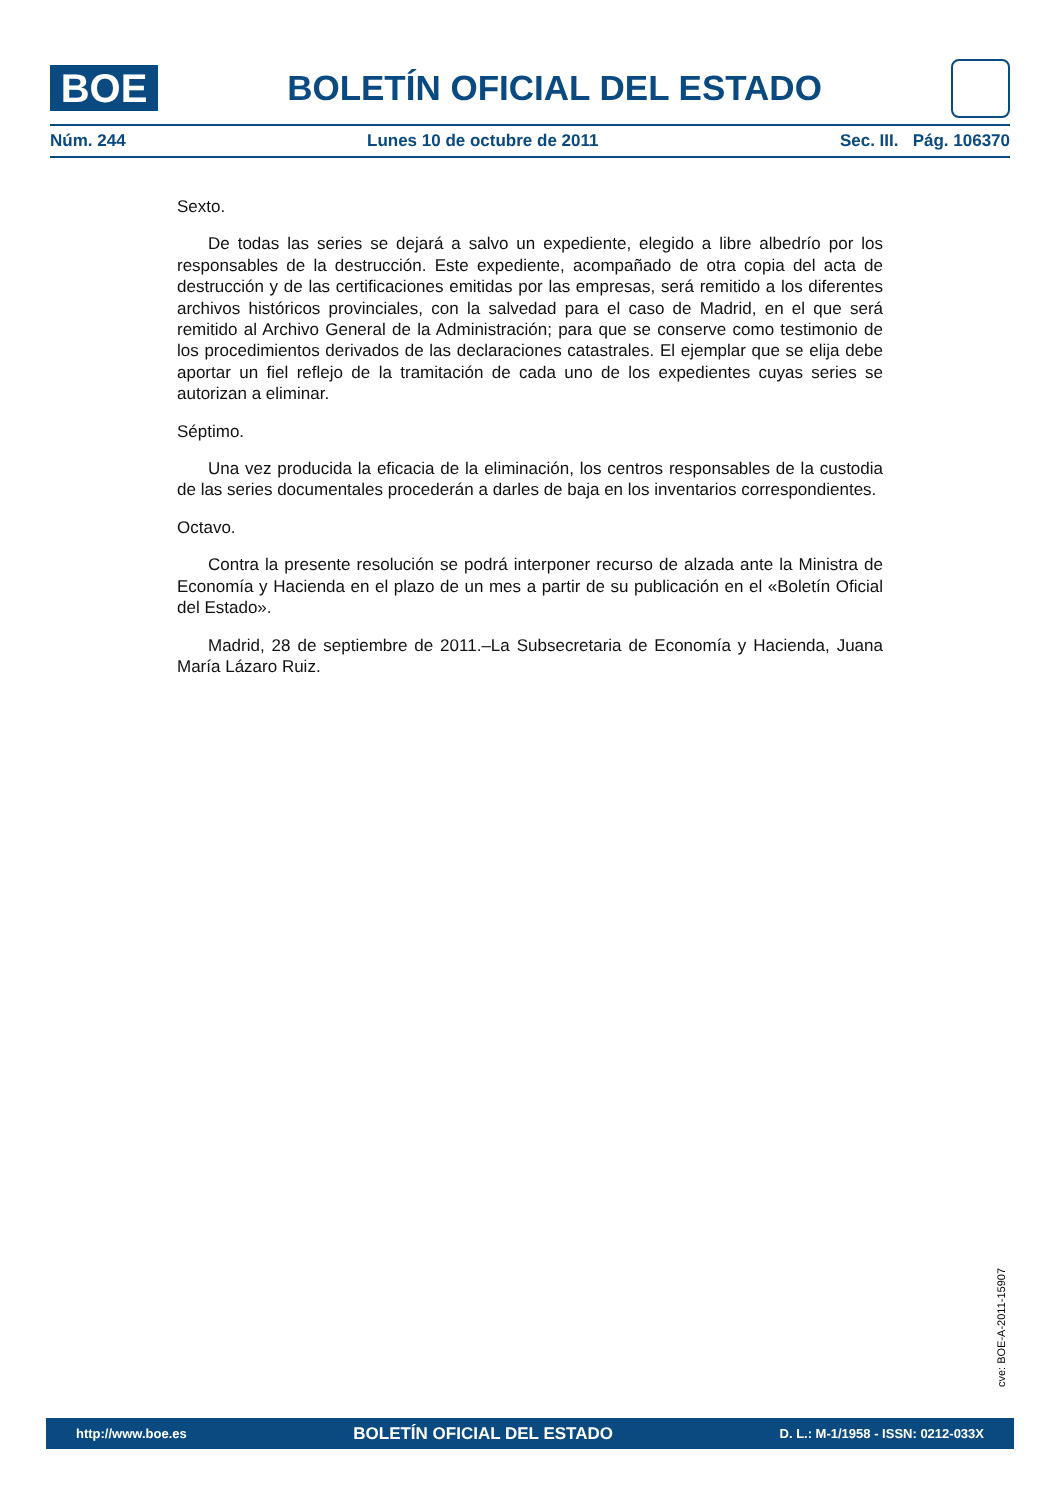BOE
BOLETÍN OFICIAL DEL ESTADO
Núm. 244 Lunes 10 de octubre de 2011 Sec. III. Pág. 106370
Sexto.
De todas las series se dejará a salvo un expediente, elegido a libre albedrío por los responsables de la destrucción. Este expediente, acompañado de otra copia del acta de destrucción y de las certificaciones emitidas por las empresas, será remitido a los diferentes archivos históricos provinciales, con la salvedad para el caso de Madrid, en el que será remitido al Archivo General de la Administración; para que se conserve como testimonio de los procedimientos derivados de las declaraciones catastrales. El ejemplar que se elija debe aportar un fiel reflejo de la tramitación de cada uno de los expedientes cuyas series se autorizan a eliminar.
Séptimo.
Una vez producida la eficacia de la eliminación, los centros responsables de la custodia de las series documentales procederán a darles de baja en los inventarios correspondientes.
Octavo.
Contra la presente resolución se podrá interponer recurso de alzada ante la Ministra de Economía y Hacienda en el plazo de un mes a partir de su publicación en el «Boletín Oficial del Estado».
Madrid, 28 de septiembre de 2011.–La Subsecretaria de Economía y Hacienda, Juana María Lázaro Ruiz.
cve: BOE-A-2011-15907
http://www.boe.es BOLETÍN OFICIAL DEL ESTADO D. L.: M-1/1958 - ISSN: 0212-033X